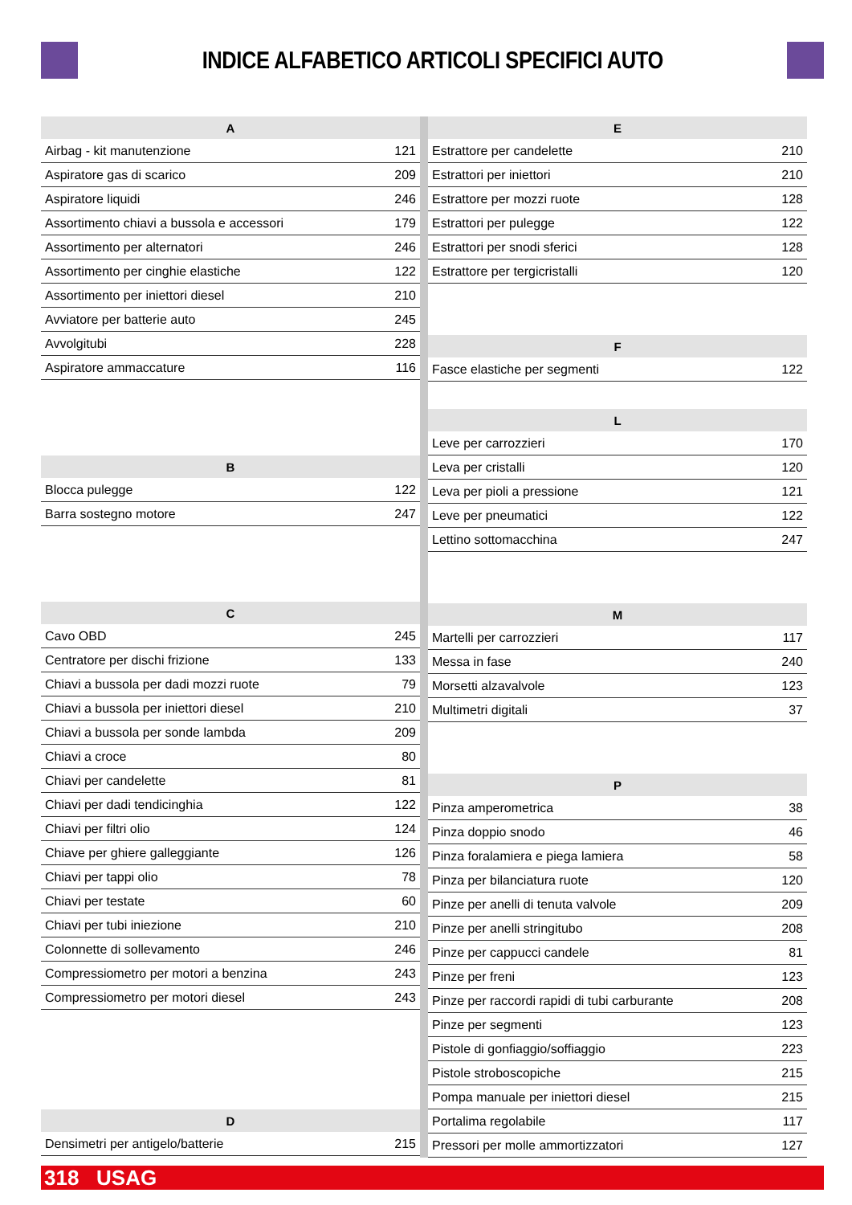INDICE ALFABETICO ARTICOLI SPECIFICI AUTO
| A | |
| --- | --- |
| Airbag - kit manutenzione | 121 |
| Aspiratore gas di scarico | 209 |
| Aspiratore liquidi | 246 |
| Assortimento chiavi a bussola e accessori | 179 |
| Assortimento per alternatori | 246 |
| Assortimento per cinghie elastiche | 122 |
| Assortimento per iniettori diesel | 210 |
| Avviatore per batterie auto | 245 |
| Avvolgitubi | 228 |
| Aspiratore ammaccature | 116 |
| B | |
| --- | --- |
| Blocca pulegge | 122 |
| Barra sostegno motore | 247 |
| C | |
| --- | --- |
| Cavo OBD | 245 |
| Centratore per dischi frizione | 133 |
| Chiavi a bussola per dadi mozzi ruote | 79 |
| Chiavi a bussola per iniettori diesel | 210 |
| Chiavi a bussola per sonde lambda | 209 |
| Chiavi a croce | 80 |
| Chiavi per candelette | 81 |
| Chiavi per dadi tendicinghia | 122 |
| Chiavi per filtri olio | 124 |
| Chiave per ghiere galleggiante | 126 |
| Chiavi per tappi olio | 78 |
| Chiavi per testate | 60 |
| Chiavi per tubi iniezione | 210 |
| Colonnette di sollevamento | 246 |
| Compressiometro per motori a benzina | 243 |
| Compressiometro per motori diesel | 243 |
| D | |
| --- | --- |
| Densimetri per antigelo/batterie | 215 |
| E | |
| --- | --- |
| Estrattore per candelette | 210 |
| Estrattori per iniettori | 210 |
| Estrattore per mozzi ruote | 128 |
| Estrattori per pulegge | 122 |
| Estrattori per snodi sferici | 128 |
| Estrattore per tergicristalli | 120 |
| F | |
| --- | --- |
| Fasce elastiche per segmenti | 122 |
| L | |
| --- | --- |
| Leve per carrozzieri | 170 |
| Leva per cristalli | 120 |
| Leva per pioli a pressione | 121 |
| Leve per pneumatici | 122 |
| Lettino sottomacchina | 247 |
| M | |
| --- | --- |
| Martelli per carrozzieri | 117 |
| Messa in fase | 240 |
| Morsetti alzavalvole | 123 |
| Multimetri digitali | 37 |
| P | |
| --- | --- |
| Pinza amperometrica | 38 |
| Pinza doppio snodo | 46 |
| Pinza foralamiera e piega lamiera | 58 |
| Pinza per bilanciatura ruote | 120 |
| Pinze per anelli di tenuta valvole | 209 |
| Pinze per anelli stringitubo | 208 |
| Pinze per cappucci candele | 81 |
| Pinze per freni | 123 |
| Pinze per raccordi rapidi di tubi carburante | 208 |
| Pinze per segmenti | 123 |
| Pistole di gonfiaggio/soffiaggio | 223 |
| Pistole stroboscopiche | 215 |
| Pompa manuale per iniettori diesel | 215 |
| Portalima regolabile | 117 |
| Pressori per molle ammortizzatori | 127 |
318 USAG